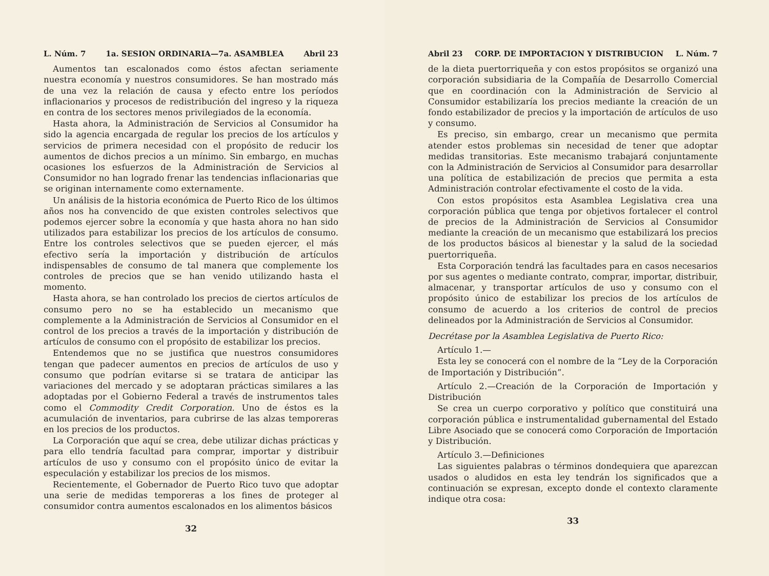L. Núm. 7 1a. SESION ORDINARIA—7a. ASAMBLEA Abril 23
Aumentos tan escalonados como éstos afectan seriamente nuestra economía y nuestros consumidores. Se han mostrado más de una vez la relación de causa y efecto entre los períodos inflacionarios y procesos de redistribución del ingreso y la riqueza en contra de los sectores menos privilegiados de la economía.
Hasta ahora, la Administración de Servicios al Consumidor ha sido la agencia encargada de regular los precios de los artículos y servicios de primera necesidad con el propósito de reducir los aumentos de dichos precios a un mínimo. Sin embargo, en muchas ocasiones los esfuerzos de la Administración de Servicios al Consumidor no han logrado frenar las tendencias inflacionarias que se originan internamente como externamente.
Un análisis de la historia económica de Puerto Rico de los últimos años nos ha convencido de que existen controles selectivos que podemos ejercer sobre la economía y que hasta ahora no han sido utilizados para estabilizar los precios de los artículos de consumo. Entre los controles selectivos que se pueden ejercer, el más efectivo sería la importación y distribución de artículos indispensables de consumo de tal manera que complemente los controles de precios que se han venido utilizando hasta el momento.
Hasta ahora, se han controlado los precios de ciertos artículos de consumo pero no se ha establecido un mecanismo que complemente a la Administración de Servicios al Consumidor en el control de los precios a través de la importación y distribución de artículos de consumo con el propósito de estabilizar los precios.
Entendemos que no se justifica que nuestros consumidores tengan que padecer aumentos en precios de artículos de uso y consumo que podrían evitarse si se tratara de anticipar las variaciones del mercado y se adoptaran prácticas similares a las adoptadas por el Gobierno Federal a través de instrumentos tales como el Commodity Credit Corporation. Uno de éstos es la acumulación de inventarios, para cubrirse de las alzas temporeras en los precios de los productos.
La Corporación que aquí se crea, debe utilizar dichas prácticas y para ello tendría facultad para comprar, importar y distribuir artículos de uso y consumo con el propósito único de evitar la especulación y estabilizar los precios de los mismos.
Recientemente, el Gobernador de Puerto Rico tuvo que adoptar una serie de medidas temporeras a los fines de proteger al consumidor contra aumentos escalonados en los alimentos básicos
32
Abril 23 CORP. DE IMPORTACION Y DISTRIBUCION L. Núm. 7
de la dieta puertorriqueña y con estos propósitos se organizó una corporación subsidiaria de la Compañía de Desarrollo Comercial que en coordinación con la Administración de Servicio al Consumidor estabilizaría los precios mediante la creación de un fondo estabilizador de precios y la importación de artículos de uso y consumo.
Es preciso, sin embargo, crear un mecanismo que permita atender estos problemas sin necesidad de tener que adoptar medidas transitorias. Este mecanismo trabajará conjuntamente con la Administración de Servicios al Consumidor para desarrollar una política de estabilización de precios que permita a esta Administración controlar efectivamente el costo de la vida.
Con estos propósitos esta Asamblea Legislativa crea una corporación pública que tenga por objetivos fortalecer el control de precios de la Administración de Servicios al Consumidor mediante la creación de un mecanismo que estabilizará los precios de los productos básicos al bienestar y la salud de la sociedad puertorriqueña.
Esta Corporación tendrá las facultades para en casos necesarios por sus agentes o mediante contrato, comprar, importar, distribuir, almacenar, y transportar artículos de uso y consumo con el propósito único de estabilizar los precios de los artículos de consumo de acuerdo a los criterios de control de precios delineados por la Administración de Servicios al Consumidor.
Decrétase por la Asamblea Legislativa de Puerto Rico:
Artículo 1.—
Esta ley se conocerá con el nombre de la “Ley de la Corporación de Importación y Distribución”.
Artículo 2.—Creación de la Corporación de Importación y Distribución
Se crea un cuerpo corporativo y político que constituirá una corporación pública e instrumentalidad gubernamental del Estado Libre Asociado que se conocerá como Corporación de Importación y Distribución.
Artículo 3.—Definiciones
Las siguientes palabras o términos dondequiera que aparezcan usados o aludidos en esta ley tendrán los significados que a continuación se expresan, excepto donde el contexto claramente indique otra cosa:
33